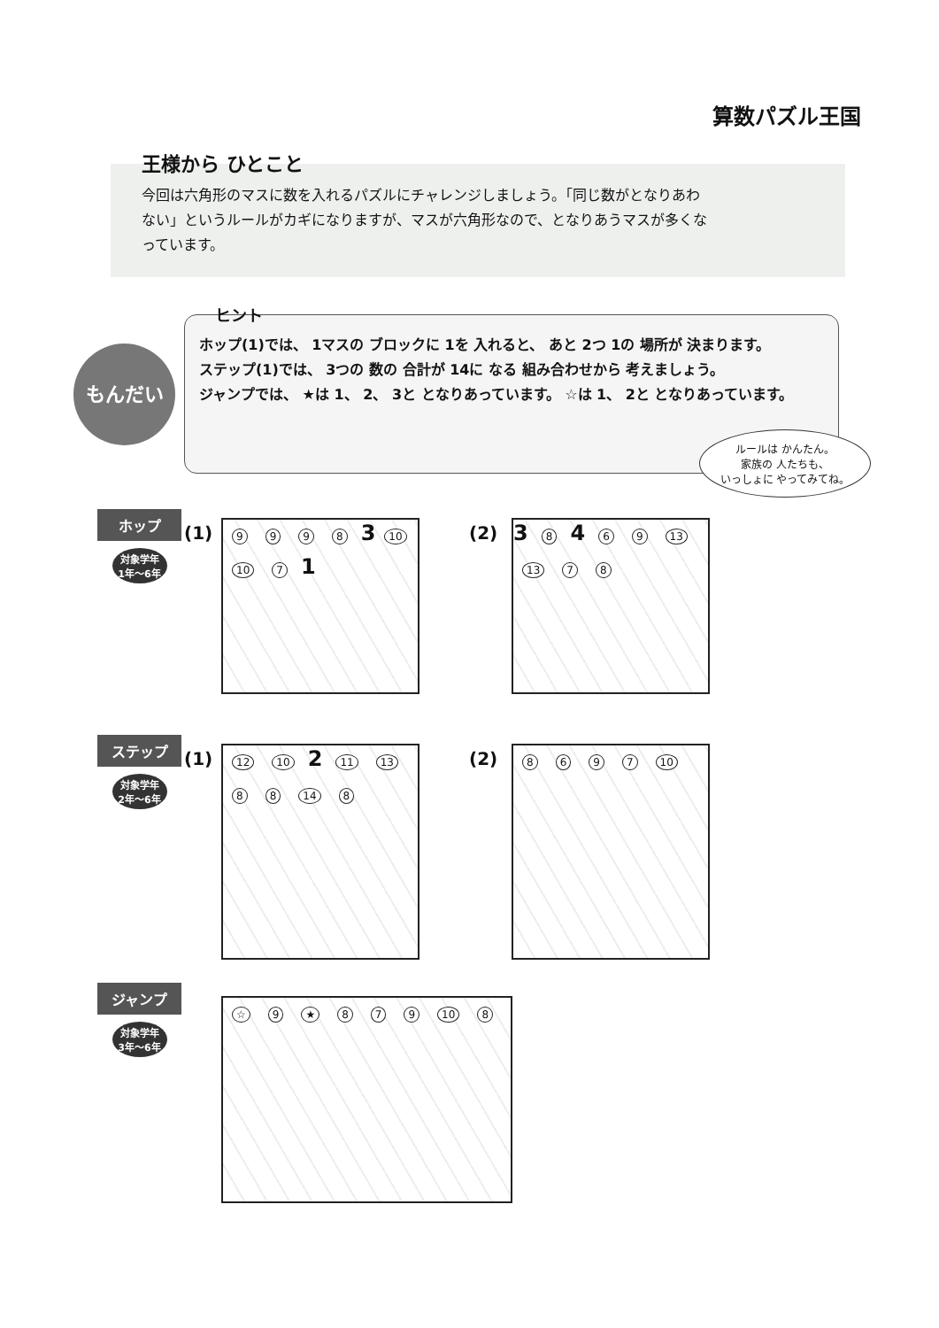算数パズル王国
王様から ひとこと
今回は六角形のマスに数を入れるパズルにチャレンジしましょう。「同じ数がとなりあわない」というルールがカギになりますが、マスが六角形なので、となりあうマスが多くなっています。
もんだい
ヒント
ホップ(1)では、 1マスの ブロックに 1を 入れると、 あと 2つ 1の 場所が 決まります。
ステップ(1)では、 3つの 数の 合計が 14に なる 組み合わせから 考えましょう。
ジャンプでは、 ★は 1、 2、 3と となりあっています。 ☆は 1、 2と となりあっています。
ルールは かんたん。
家族の 人たちも、
いっしょに やってみてね。
ホップ
対象学年
1年〜6年
(1) 9998 3 10 10 7 1 (2) 3 8 4 69 13 13 78
ステップ
対象学年
2年〜6年
(1) 12 10 2 11 13 88 14 8 (2) 8697 10
ジャンプ
対象学年
3年〜6年
☆ 9 ★ 879 10 8